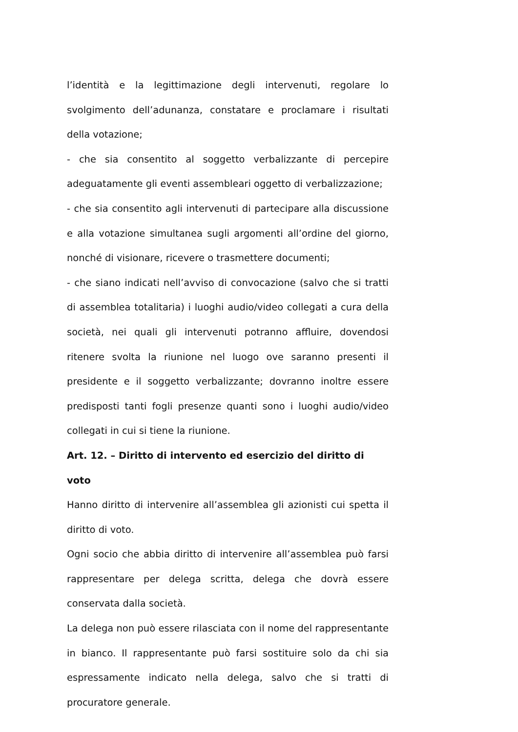l’identità e la legittimazione degli intervenuti, regolare lo svolgimento dell’adunanza, constatare e proclamare i risultati della votazione;
- che sia consentito al soggetto verbalizzante di percepire adeguatamente gli eventi assembleari oggetto di verbalizzazione;
- che sia consentito agli intervenuti di partecipare alla discussione e alla votazione simultanea sugli argomenti all’ordine del giorno, nonché di visionare, ricevere o trasmettere documenti;
- che siano indicati nell’avviso di convocazione (salvo che si tratti di assemblea totalitaria) i luoghi audio/video collegati a cura della società, nei quali gli intervenuti potranno affluire, dovendosi ritenere svolta la riunione nel luogo ove saranno presenti il presidente e il soggetto verbalizzante; dovranno inoltre essere predisposti tanti fogli presenze quanti sono i luoghi audio/video collegati in cui si tiene la riunione.
Art. 12. – Diritto di intervento ed esercizio del diritto di voto
Hanno diritto di intervenire all’assemblea gli azionisti cui spetta il diritto di voto.
Ogni socio che abbia diritto di intervenire all’assemblea può farsi rappresentare per delega scritta, delega che dovrà essere conservata dalla società.
La delega non può essere rilasciata con il nome del rappresentante in bianco. Il rappresentante può farsi sostituire solo da chi sia espressamente indicato nella delega, salvo che si tratti di procuratore generale.